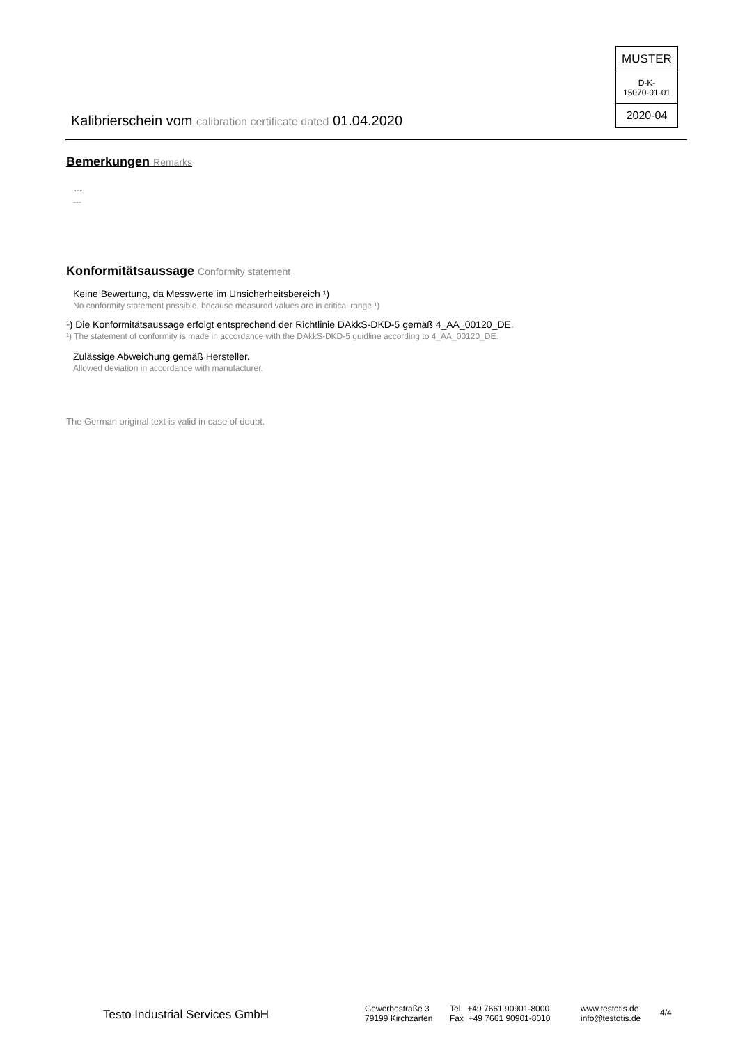MUSTER
D-K-
15070-01-01
2020-04
Kalibrierschein vom calibration certificate dated 01.04.2020
Bemerkungen Remarks
---
---
Konformitätsaussage Conformity statement
Keine Bewertung, da Messwerte im Unsicherheitsbereich ¹)
No conformity statement possible, because measured values are in critical range ¹)
¹) Die Konformitätsaussage erfolgt entsprechend der Richtlinie DAkkS-DKD-5 gemäß 4_AA_00120_DE.
¹) The statement of conformity is made in accordance with the DAkkS-DKD-5 guidline according to 4_AA_00120_DE.
Zulässige Abweichung gemäß Hersteller.
Allowed deviation in accordance with manufacturer.
The German original text is valid in case of doubt.
Testo Industrial Services GmbH
Gewerbestraße 3
79199 Kirchzarten
Tel +49 7661 90901-8000
Fax +49 7661 90901-8010
www.testotis.de
info@testotis.de
4/4